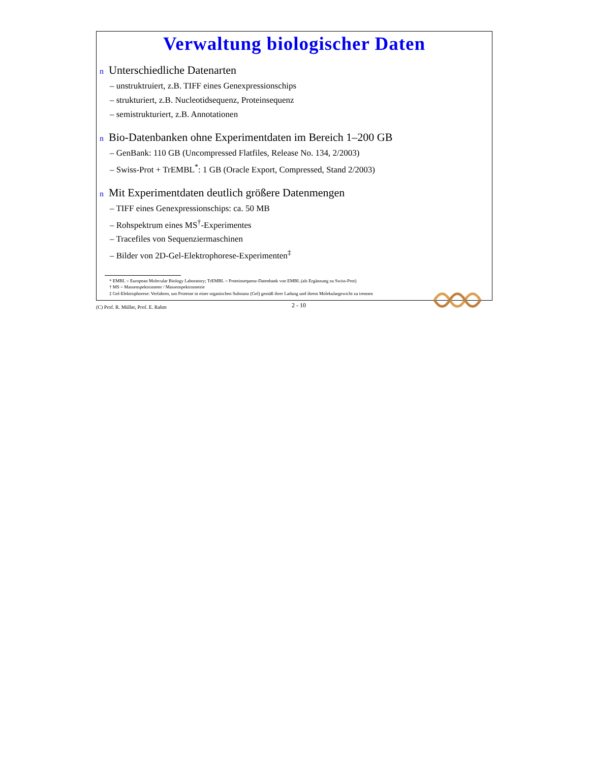Verwaltung biologischer Daten
n Unterschiedliche Datenarten
– unstruktruiert, z.B. TIFF eines Genexpressionschips
– strukturiert, z.B. Nucleotidsequenz, Proteinsequenz
– semistrukturiert, z.B. Annotationen
n Bio-Datenbanken ohne Experimentdaten im Bereich 1–200 GB
– GenBank: 110 GB (Uncompressed Flatfiles, Release No. 134, 2/2003)
– Swiss-Prot + TrEMBL<sup>*</sup>: 1 GB (Oracle Export, Compressed, Stand 2/2003)
n Mit Experimentdaten deutlich größere Datenmengen
– TIFF eines Genexpressionschips: ca. 50 MB
– Rohspektrum eines MS<sup>†</sup>-Experimentes
– Tracefiles von Sequenziermaschinen
– Bilder von 2D-Gel-Elektrophorese-Experimenten<sup>‡</sup>
* EMBL = European Molecular Biology Laboratory; TrEMBL = Proteinsequenz-Datenbank von EMBL (als Ergänzung zu Swiss-Prot)
† MS = Massenspektrometer / Massenspektrometrie
‡ Gel-Elektrophorese: Verfahren, um Proteine in einer organischen Substanz (Gel) gemäß ihrer Ladung und ihrem Molekulargewicht zu trennen
(C) Prof. R. Müller, Prof. E. Rahm
2 - 10